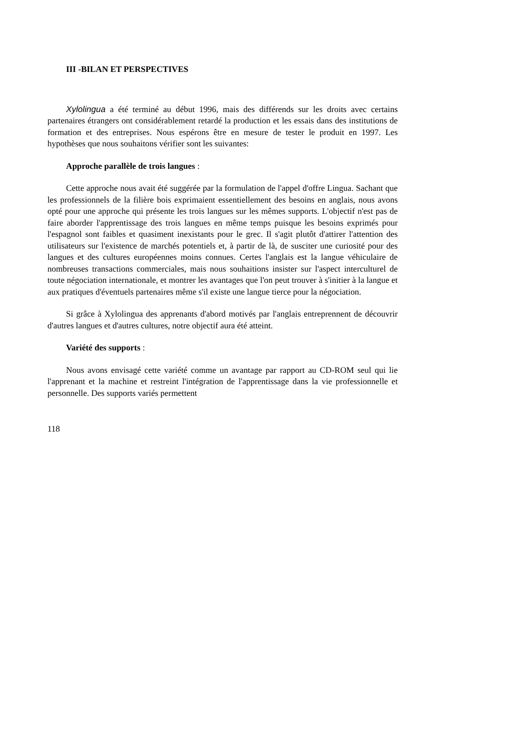III -BILAN ET PERSPECTIVES
Xylolingua a été terminé au début 1996, mais des différends sur les droits avec certains partenaires étrangers ont considérablement retardé la production et les essais dans des institutions de formation et des entreprises. Nous espérons être en mesure de tester le produit en 1997. Les hypothèses que nous souhaitons vérifier sont les suivantes:
Approche parallèle de trois langues :
Cette approche nous avait été suggérée par la formulation de l'appel d'offre Lingua. Sachant que les professionnels de la filière bois exprimaient essentiellement des besoins en anglais, nous avons opté pour une approche qui présente les trois langues sur les mêmes supports. L'objectif n'est pas de faire aborder l'apprentissage des trois langues en même temps puisque les besoins exprimés pour l'espagnol sont faibles et quasiment inexistants pour le grec. Il s'agit plutôt d'attirer l'attention des utilisateurs sur l'existence de marchés potentiels et, à partir de là, de susciter une curiosité pour des langues et des cultures européennes moins connues. Certes l'anglais est la langue véhiculaire de nombreuses transactions commerciales, mais nous souhaitions insister sur l'aspect interculturel de toute négociation internationale, et montrer les avantages que l'on peut trouver à s'initier à la langue et aux pratiques d'éventuels partenaires même s'il existe une langue tierce pour la négociation.
Si grâce à Xylolingua des apprenants d'abord motivés par l'anglais entreprennent de découvrir d'autres langues et d'autres cultures, notre objectif aura été atteint.
Variété des supports :
Nous avons envisagé cette variété comme un avantage par rapport au CD-ROM seul qui lie l'apprenant et la machine et restreint l'intégration de l'apprentissage dans la vie professionnelle et personnelle. Des supports variés permettent
118